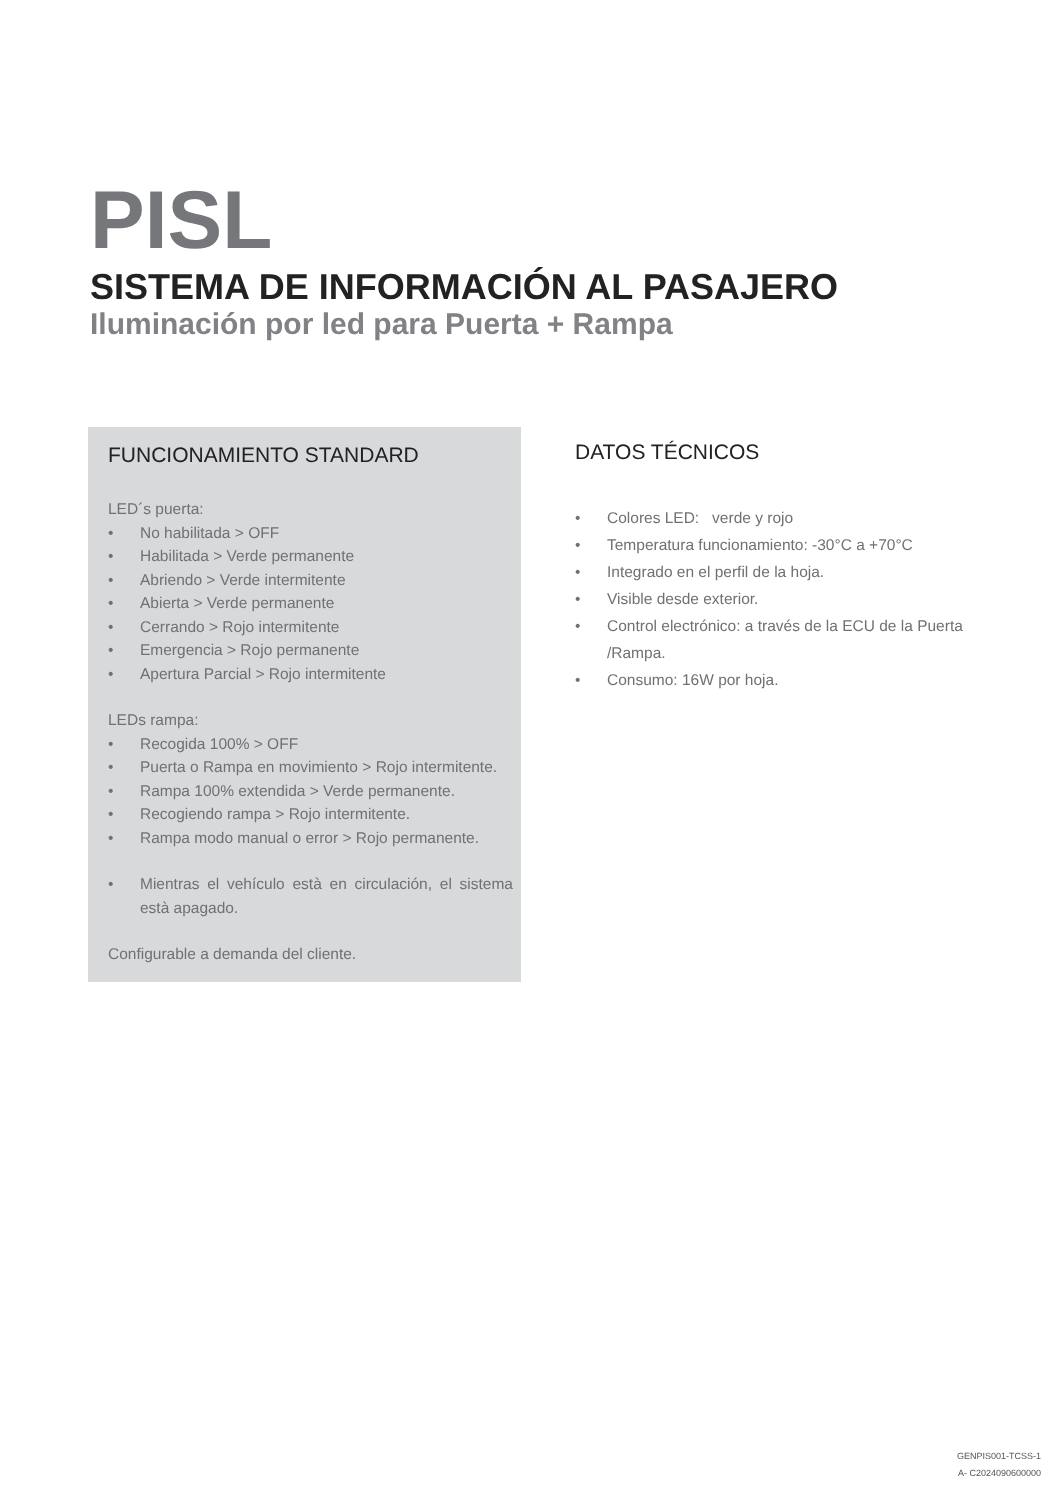PISL
SISTEMA DE INFORMACIÓN AL PASAJERO
Iluminación por led para Puerta + Rampa
FUNCIONAMIENTO STANDARD
LED´s puerta:
• No habilitada > OFF
• Habilitada > Verde permanente
• Abriendo > Verde intermitente
• Abierta > Verde permanente
• Cerrando > Rojo intermitente
• Emergencia > Rojo permanente
• Apertura Parcial > Rojo intermitente
LEDs rampa:
• Recogida 100% > OFF
• Puerta o Rampa en movimiento > Rojo intermitente.
• Rampa 100% extendida > Verde permanente.
• Recogiendo rampa > Rojo intermitente.
• Rampa modo manual o error > Rojo permanente.
• Mientras el vehículo està en circulación, el sistema està apagado.
Configurable a demanda del cliente.
DATOS TÉCNICOS
• Colores LED: verde y rojo
• Temperatura funcionamiento: -30°C a +70°C
• Integrado en el perfil de la hoja.
• Visible desde exterior.
• Control electrónico: a través de la ECU de la Puerta /Rampa.
• Consumo: 16W por hoja.
GENPIS001-TCSS-1
A- C2024090600000